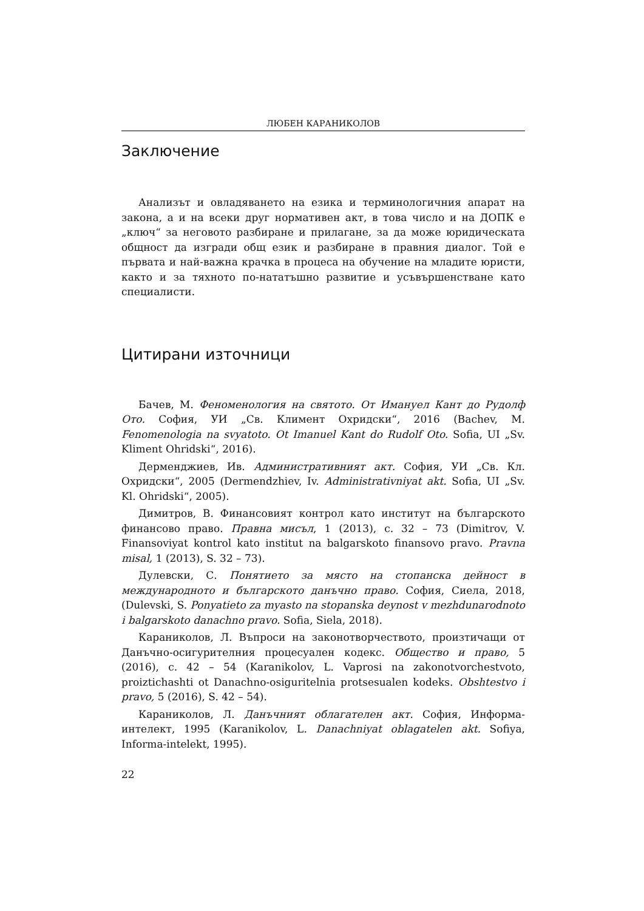ЛЮБЕН КАРАНИКОЛОВ
Заключение
Анализът и овладяването на езика и терминологичния апарат на закона, а и на всеки друг нормативен акт, в това число и на ДОПК е „ключ“ за неговото разбиране и прилагане, за да може юридическата общност да изгради общ език и разбиране в правния диалог. Той е първата и най-важна крачка в процеса на обучение на младите юристи, както и за тяхното по-нататъшно развитие и усъвършенстване като специалисти.
Цитирани източници
Бачев, М. Феноменология на святото. От Имануел Кант до Рудолф Ото. София, УИ „Св. Климент Охридски“, 2016 (Bachev, M. Fenomenologia na svyatoto. Ot Imanuel Kant do Rudolf Oto. Sofia, UI „Sv. Kliment Ohridski“, 2016).
Дерменджиев, Ив. Административният акт. София, УИ „Св. Кл. Охридски“, 2005 (Dermendzhiev, Iv. Administrativniyat akt. Sofia, UI „Sv. Kl. Ohridski“, 2005).
Димитров, В. Финансовият контрол като институт на българското финансово право. Правна мисъл, 1 (2013), с. 32 – 73 (Dimitrov, V. Finansoviyat kontrol kato institut na balgarskoto finansovo pravo. Pravna misal, 1 (2013), S. 32 – 73).
Дулевски, С. Понятието за място на стопанска дейност в международното и българското данъчно право. София, Сиела, 2018, (Dulevski, S. Ponyatieto za myasto na stopanska deynost v mezhdunarodnoto i balgarskoto danachno pravo. Sofia, Siela, 2018).
Караниколов, Л. Въпроси на законотворчеството, произтичащи от Данъчно-осигурителния процесуален кодекс. Общество и право, 5 (2016), с. 42 – 54 (Karanikolov, L. Vaprosi na zakonotvorchestvoto, proiztichashti ot Danachno-osiguritelnia protsesualen kodeks. Obshtestvo i pravo, 5 (2016), S. 42 – 54).
Караниколов, Л. Данъчният облагателен акт. София, Информа-интелект, 1995 (Karanikolov, L. Danachniyat oblagatelen akt. Sofiya, Informa-intelekt, 1995).
22